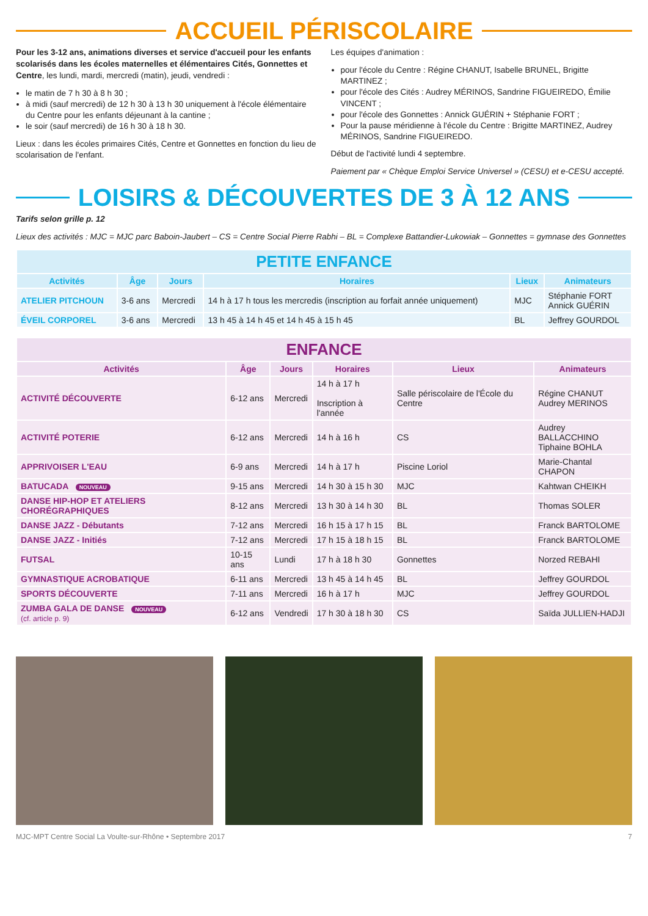ACCUEIL PÉRISCOLAIRE
Pour les 3-12 ans, animations diverses et service d'accueil pour les enfants scolarisés dans les écoles maternelles et élémentaires Cités, Gonnettes et Centre, les lundi, mardi, mercredi (matin), jeudi, vendredi :
le matin de 7 h 30 à 8 h 30 ;
à midi (sauf mercredi) de 12 h 30 à 13 h 30 uniquement à l'école élémentaire du Centre pour les enfants déjeunant à la cantine ;
le soir (sauf mercredi) de 16 h 30 à 18 h 30.
Lieux : dans les écoles primaires Cités, Centre et Gonnettes en fonction du lieu de scolarisation de l'enfant.
Les équipes d'animation :
pour l'école du Centre : Régine CHANUT, Isabelle BRUNEL, Brigitte MARTINEZ ;
pour l'école des Cités : Audrey MÉRINOS, Sandrine FIGUEIREDO, Émilie VINCENT ;
pour l'école des Gonnettes : Annick GUÉRIN + Stéphanie FORT ;
Pour la pause méridienne à l'école du Centre : Brigitte MARTINEZ, Audrey MÉRINOS, Sandrine FIGUEIREDO.
Début de l'activité lundi 4 septembre.
Paiement par « Chèque Emploi Service Universel » (CESU) et e-CESU accepté.
LOISIRS & DÉCOUVERTES DE 3 À 12 ANS
Tarifs selon grille p. 12
Lieux des activités : MJC = MJC parc Baboin-Jaubert – CS = Centre Social Pierre Rabhi – BL = Complexe Battandier-Lukowiak – Gonnettes = gymnase des Gonnettes
| PETITE ENFANCE | | | | | |
| Activités | Âge | Jours | Horaires | Lieux | Animateurs |
| ATELIER PITCHOUN | 3-6 ans | Mercredi | 14 h à 17 h tous les mercredis (inscription au forfait année uniquement) | MJC | Stéphanie FORT Annick GUÉRIN |
| ÉVEIL CORPOREL | 3-6 ans | Mercredi | 13 h 45 à 14 h 45 et 14 h 45 à 15 h 45 | BL | Jeffrey GOURDOL |
| ENFANCE | | | | | |
| Activités | Âge | Jours | Horaires | Lieux | Animateurs |
| ACTIVITÉ DÉCOUVERTE | 6-12 ans | Mercredi | 14 h à 17 h Inscription à l'année | Salle périscolaire de l'École du Centre | Régine CHANUT Audrey MERINOS |
| ACTIVITÉ POTERIE | 6-12 ans | Mercredi | 14 h à 16 h | CS | Audrey BALLACCHINO Tiphaine BOHLA |
| APPRIVOISER L'EAU | 6-9 ans | Mercredi | 14 h à 17 h | Piscine Loriol | Marie-Chantal CHAPON |
| BATUCADA NOUVEAU | 9-15 ans | Mercredi | 14 h 30 à 15 h 30 | MJC | Kahtwan CHEIKH |
| DANSE HIP-HOP ET ATELIERS CHORÉGRAPHIQUES | 8-12 ans | Mercredi | 13 h 30 à 14 h 30 | BL | Thomas SOLER |
| DANSE JAZZ - Débutants | 7-12 ans | Mercredi | 16 h 15 à 17 h 15 | BL | Franck BARTOLOME |
| DANSE JAZZ - Initiés | 7-12 ans | Mercredi | 17 h 15 à 18 h 15 | BL | Franck BARTOLOME |
| FUTSAL | 10-15 ans | Lundi | 17 h à 18 h 30 | Gonnettes | Norzed REBAHI |
| GYMNASTIQUE ACROBATIQUE | 6-11 ans | Mercredi | 13 h 45 à 14 h 45 | BL | Jeffrey GOURDOL |
| SPORTS DÉCOUVERTE | 7-11 ans | Mercredi | 16 h à 17 h | MJC | Jeffrey GOURDOL |
| ZUMBA GALA DE DANSE NOUVEAU (cf. article p. 9) | 6-12 ans | Vendredi | 17 h 30 à 18 h 30 | CS | Saïda JULLIEN-HADJI |
MJC-MPT Centre Social La Voulte-sur-Rhône • Septembre 2017 7